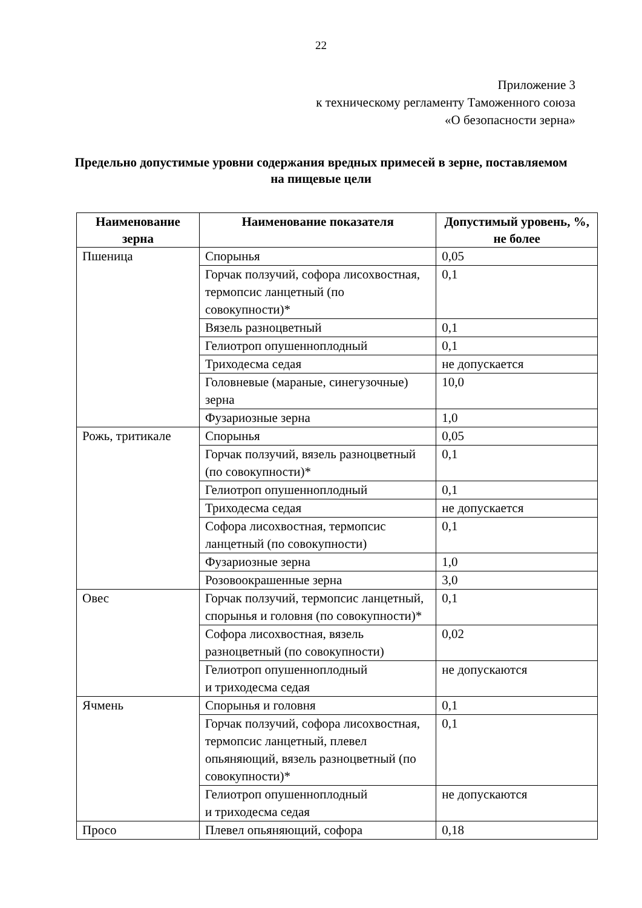22
Приложение 3
к техническому регламенту Таможенного союза
«О безопасности зерна»
Предельно допустимые уровни содержания вредных примесей в зерне, поставляемом на пищевые цели
| Наименование зерна | Наименование показателя | Допустимый уровень, %, не более |
| --- | --- | --- |
| Пшеница | Спорынья | 0,05 |
| | Горчак ползучий, софора лисохвостная, термопсис ланцетный (по совокупности)* | 0,1 |
| | Вязель разноцветный | 0,1 |
| | Гелиотроп опушенноплодный | 0,1 |
| | Триходесма седая | не допускается |
| | Головневые (мараные, синегузочные) зерна | 10,0 |
| | Фузариозные зерна | 1,0 |
| Рожь, тритикале | Спорынья | 0,05 |
| | Горчак ползучий, вязель разноцветный (по совокупности)* | 0,1 |
| | Гелиотроп опушенноплодный | 0,1 |
| | Триходесма седая | не допускается |
| | Софора лисохвостная, термопсис ланцетный (по совокупности) | 0,1 |
| | Фузариозные зерна | 1,0 |
| | Розовоокрашенные зерна | 3,0 |
| Овес | Горчак ползучий, термопсис ланцетный, спорынья и головня (по совокупности)* | 0,1 |
| | Софора лисохвостная, вязель разноцветный (по совокупности) | 0,02 |
| | Гелиотроп опушенноплодный и триходесма седая | не допускаются |
| Ячмень | Спорынья и головня | 0,1 |
| | Горчак ползучий, софора лисохвостная, термопсис ланцетный, плевел опьяняющий, вязель разноцветный (по совокупности)* | 0,1 |
| | Гелиотроп опушенноплодный и триходесма седая | не допускаются |
| Просо | Плевел опьяняющий, софора | 0,18 |